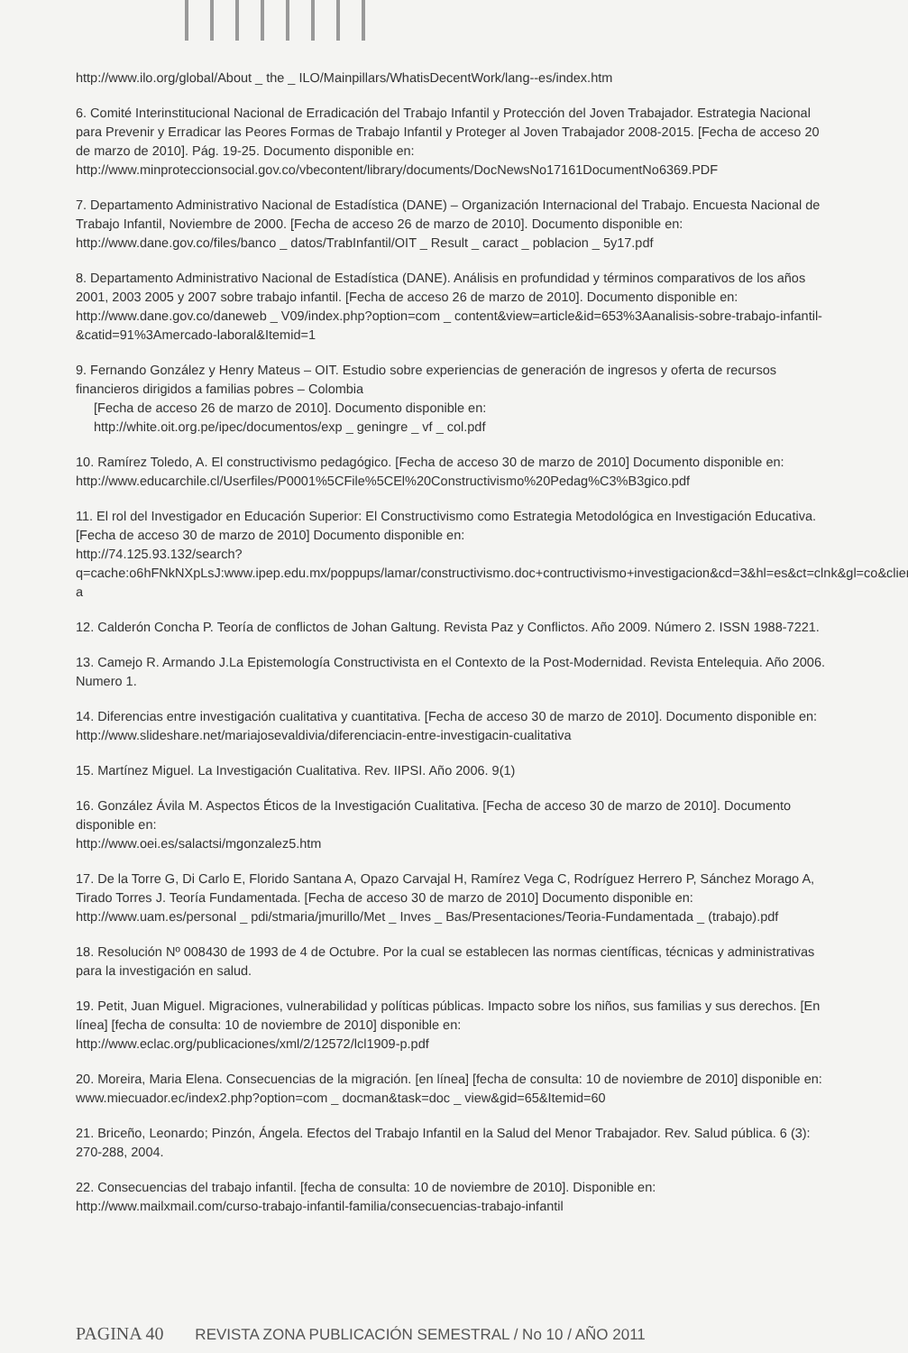http://www.ilo.org/global/About _ the _ ILO/Mainpillars/WhatisDecentWork/lang--es/index.htm
6. Comité Interinstitucional Nacional de Erradicación del Trabajo Infantil y Protección del Joven Trabajador. Estrategia Nacional para Prevenir y Erradicar las Peores Formas de Trabajo Infantil y Proteger al Joven Trabajador 2008-2015. [Fecha de acceso 20 de marzo de 2010]. Pág. 19-25. Documento disponible en:
http://www.minproteccionsocial.gov.co/vbecontent/library/documents/DocNewsNo17161DocumentNo6369.PDF
7. Departamento Administrativo Nacional de Estadística (DANE) – Organización Internacional del Trabajo. Encuesta Nacional de Trabajo Infantil, Noviembre de 2000. [Fecha de acceso 26 de marzo de 2010]. Documento disponible en:
http://www.dane.gov.co/files/banco _ datos/TrabInfantil/OIT _ Result _ caract _ poblacion _ 5y17.pdf
8. Departamento Administrativo Nacional de Estadística (DANE). Análisis en profundidad y términos comparativos de los años 2001, 2003 2005 y 2007 sobre trabajo infantil. [Fecha de acceso 26 de marzo de 2010]. Documento disponible en:
http://www.dane.gov.co/daneweb _ V09/index.php?option=com _ content&view=article&id=653%3Aanalisis-sobre-trabajo-infantil-&catid=91%3Amercado-laboral&Itemid=1
9. Fernando González y Henry Mateus – OIT. Estudio sobre experiencias de generación de ingresos y oferta de recursos financieros dirigidos a familias pobres – Colombia
[Fecha de acceso 26 de marzo de 2010]. Documento disponible en:
http://white.oit.org.pe/ipec/documentos/exp _ geningre _ vf _ col.pdf
10. Ramírez Toledo, A. El constructivismo pedagógico. [Fecha de acceso 30 de marzo de 2010] Documento disponible en:
http://www.educarchile.cl/Userfiles/P0001%5CFile%5CEl%20Constructivismo%20Pedag%C3%B3gico.pdf
11. El rol del Investigador en Educación Superior: El Constructivismo como Estrategia Metodológica en Investigación Educativa. [Fecha de acceso 30 de marzo de 2010] Documento disponible en:
http://74.125.93.132/search?q=cache:o6hFNkNXpLsJ:www.ipep.edu.mx/poppups/lamar/constructivismo.doc+contructivismo+investigacion&cd=3&hl=es&ct=clnk&gl=co&client=firefox-a
12. Calderón Concha P. Teoría de conflictos de Johan Galtung. Revista Paz y Conflictos. Año 2009. Número 2. ISSN 1988-7221.
13. Camejo R. Armando J.La Epistemología Constructivista en el Contexto de la Post-Modernidad. Revista Entelequia. Año 2006. Numero 1.
14. Diferencias entre investigación cualitativa y cuantitativa. [Fecha de acceso 30 de marzo de 2010]. Documento disponible en:
http://www.slideshare.net/mariajosevaldivia/diferenciacin-entre-investigacin-cualitativa
15. Martínez Miguel. La Investigación Cualitativa. Rev. IIPSI. Año 2006. 9(1)
16. González Ávila M. Aspectos Éticos de la Investigación Cualitativa. [Fecha de acceso 30 de marzo de 2010]. Documento disponible en:
http://www.oei.es/salactsi/mgonzalez5.htm
17. De la Torre G, Di Carlo E, Florido Santana A, Opazo Carvajal H, Ramírez Vega C, Rodríguez Herrero P, Sánchez Morago A, Tirado Torres J. Teoría Fundamentada. [Fecha de acceso 30 de marzo de 2010] Documento disponible en:
http://www.uam.es/personal _ pdi/stmaria/jmurillo/Met _ Inves _ Bas/Presentaciones/Teoria-Fundamentada _ (trabajo).pdf
18. Resolución Nº 008430 de 1993 de 4 de Octubre. Por la cual se establecen las normas científicas, técnicas y administrativas para la investigación en salud.
19. Petit, Juan Miguel. Migraciones, vulnerabilidad y políticas públicas. Impacto sobre los niños, sus familias y sus derechos. [En línea] [fecha de consulta: 10 de noviembre de 2010] disponible en:
http://www.eclac.org/publicaciones/xml/2/12572/lcl1909-p.pdf
20. Moreira, Maria Elena. Consecuencias de la migración. [en línea] [fecha de consulta: 10 de noviembre de 2010] disponible en:
www.miecuador.ec/index2.php?option=com _ docman&task=doc _ view&gid=65&Itemid=60
21. Briceño, Leonardo; Pinzón, Ángela. Efectos del Trabajo Infantil en la Salud del Menor Trabajador. Rev. Salud pública. 6 (3): 270-288, 2004.
22. Consecuencias del trabajo infantil. [fecha de consulta: 10 de noviembre de 2010]. Disponible en:
http://www.mailxmail.com/curso-trabajo-infantil-familia/consecuencias-trabajo-infantil
PAGINA 40 REVISTA ZONA PUBLICACIÓN SEMESTRAL / No 10 / AÑO 2011